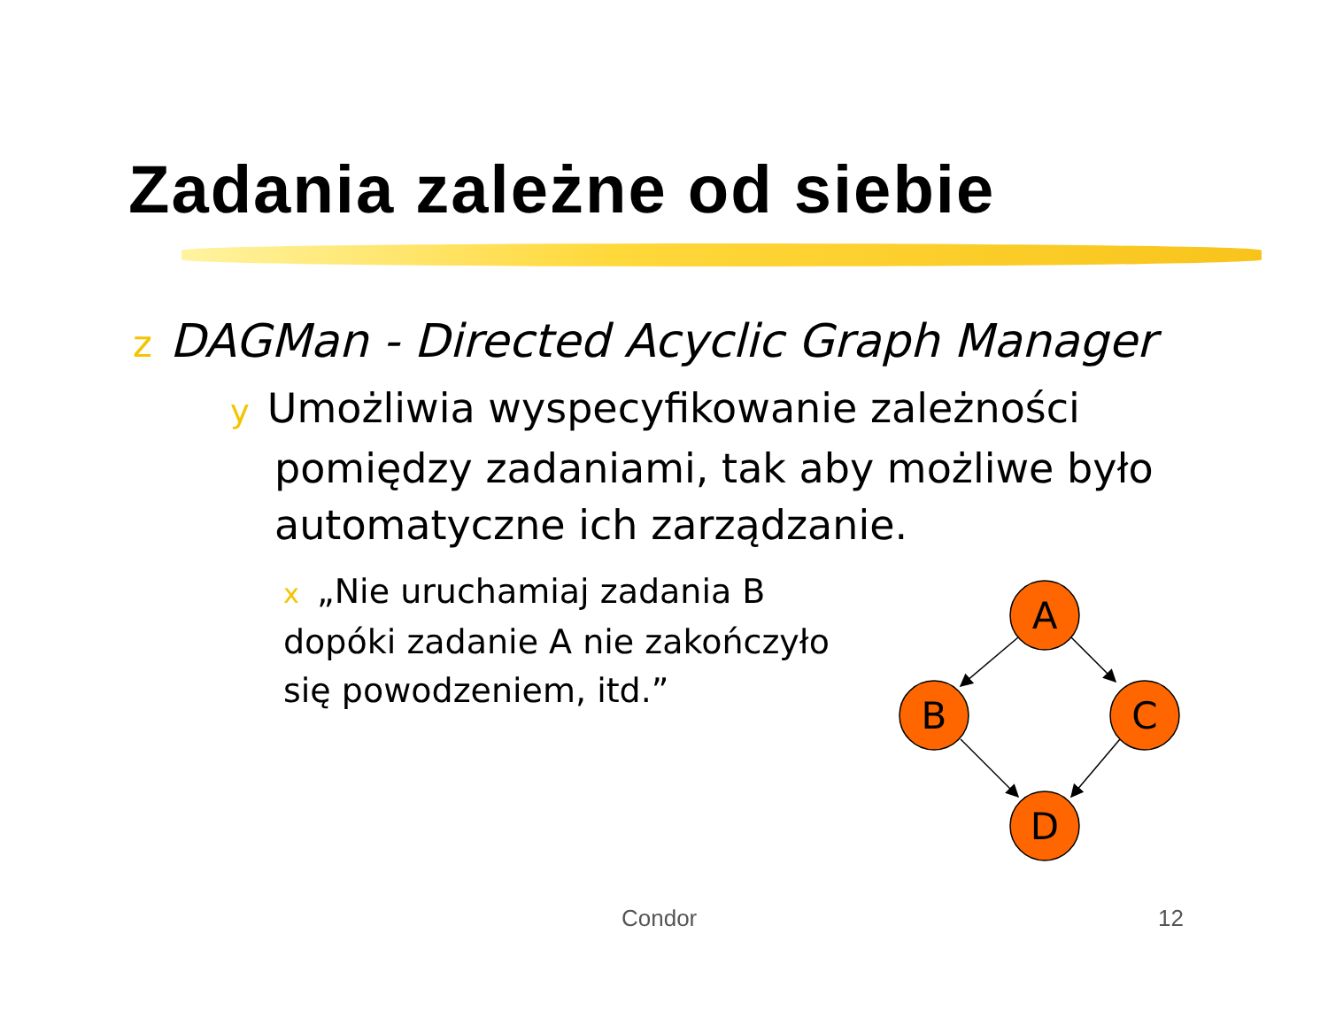Zadania zależne od siebie
z DAGMan - Directed Acyclic Graph Manager
y Umożliwia wyspecyfikowanie zależności pomiędzy zadaniami, tak aby możliwe było automatyczne ich zarządzanie.
x „Nie uruchamiaj zadania B dopóki zadanie A nie zakończyło się powodzeniem, itd.”
A
B
C
D
Condor 12